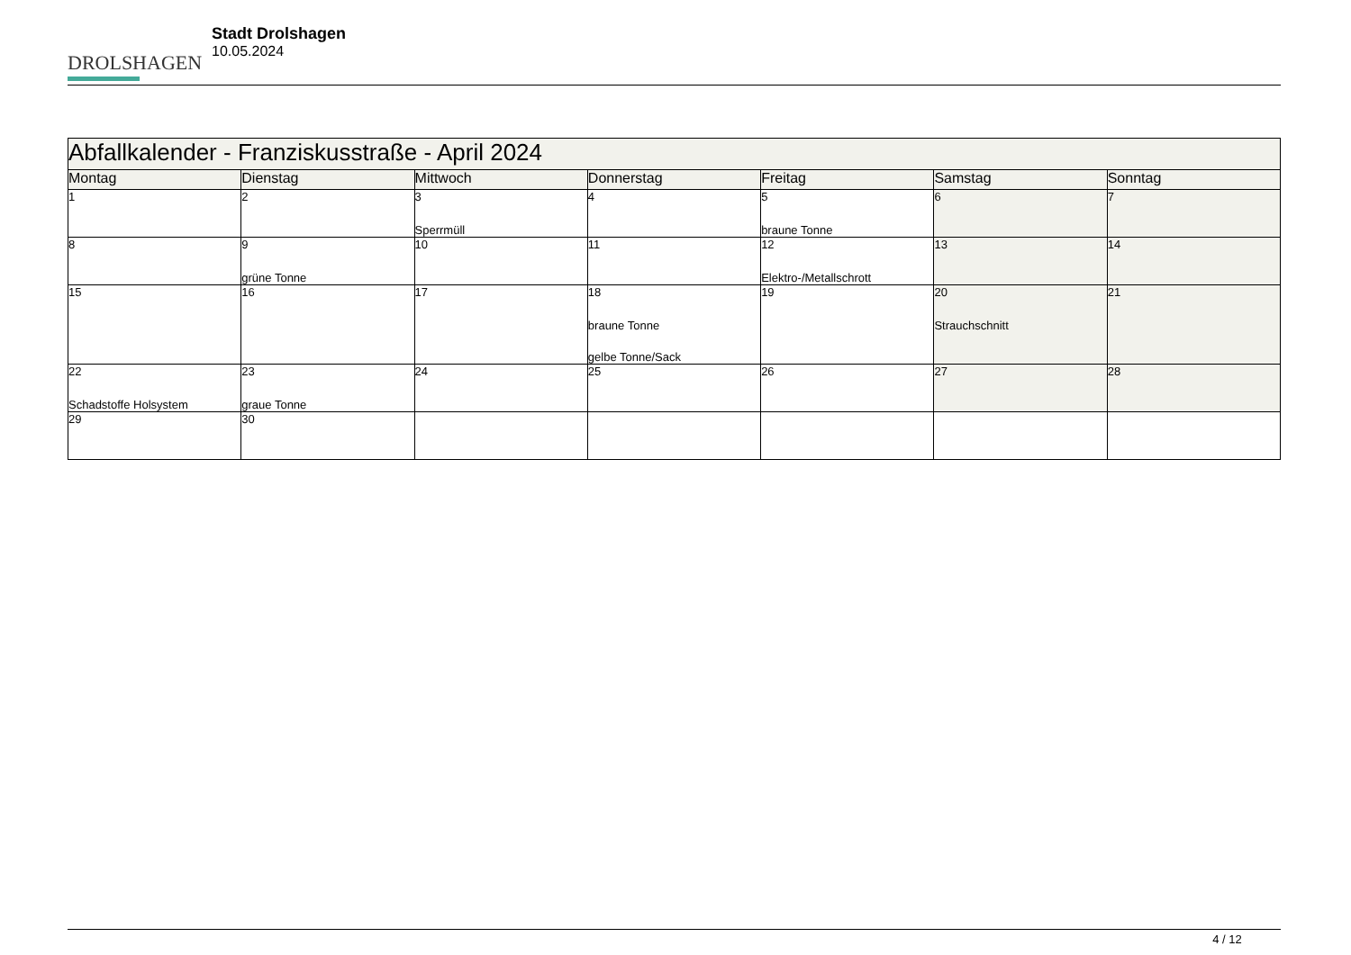DROLSHAGEN
Stadt Drolshagen
10.05.2024
| Abfallkalender - Franziskusstraße - April 2024 | | | | | | |
| Montag | Dienstag | Mittwoch | Donnerstag | Freitag | Samstag | Sonntag |
| 1 | 2 | 3 Sperrmüll | 4 | 5 braune Tonne | 6 | 7 |
| 8 | 9 grüne Tonne | 10 | 11 | 12 Elektro-/Metallschrott | 13 | 14 |
| 15 | 16 | 17 | 18 braune Tonne gelbe Tonne/Sack | 19 | 20 Strauchschnitt | 21 |
| 22 Schadstoffe Holsystem | 23 graue Tonne | 24 | 25 | 26 | 27 | 28 |
| 29 | 30 | | | | | |
4 / 12